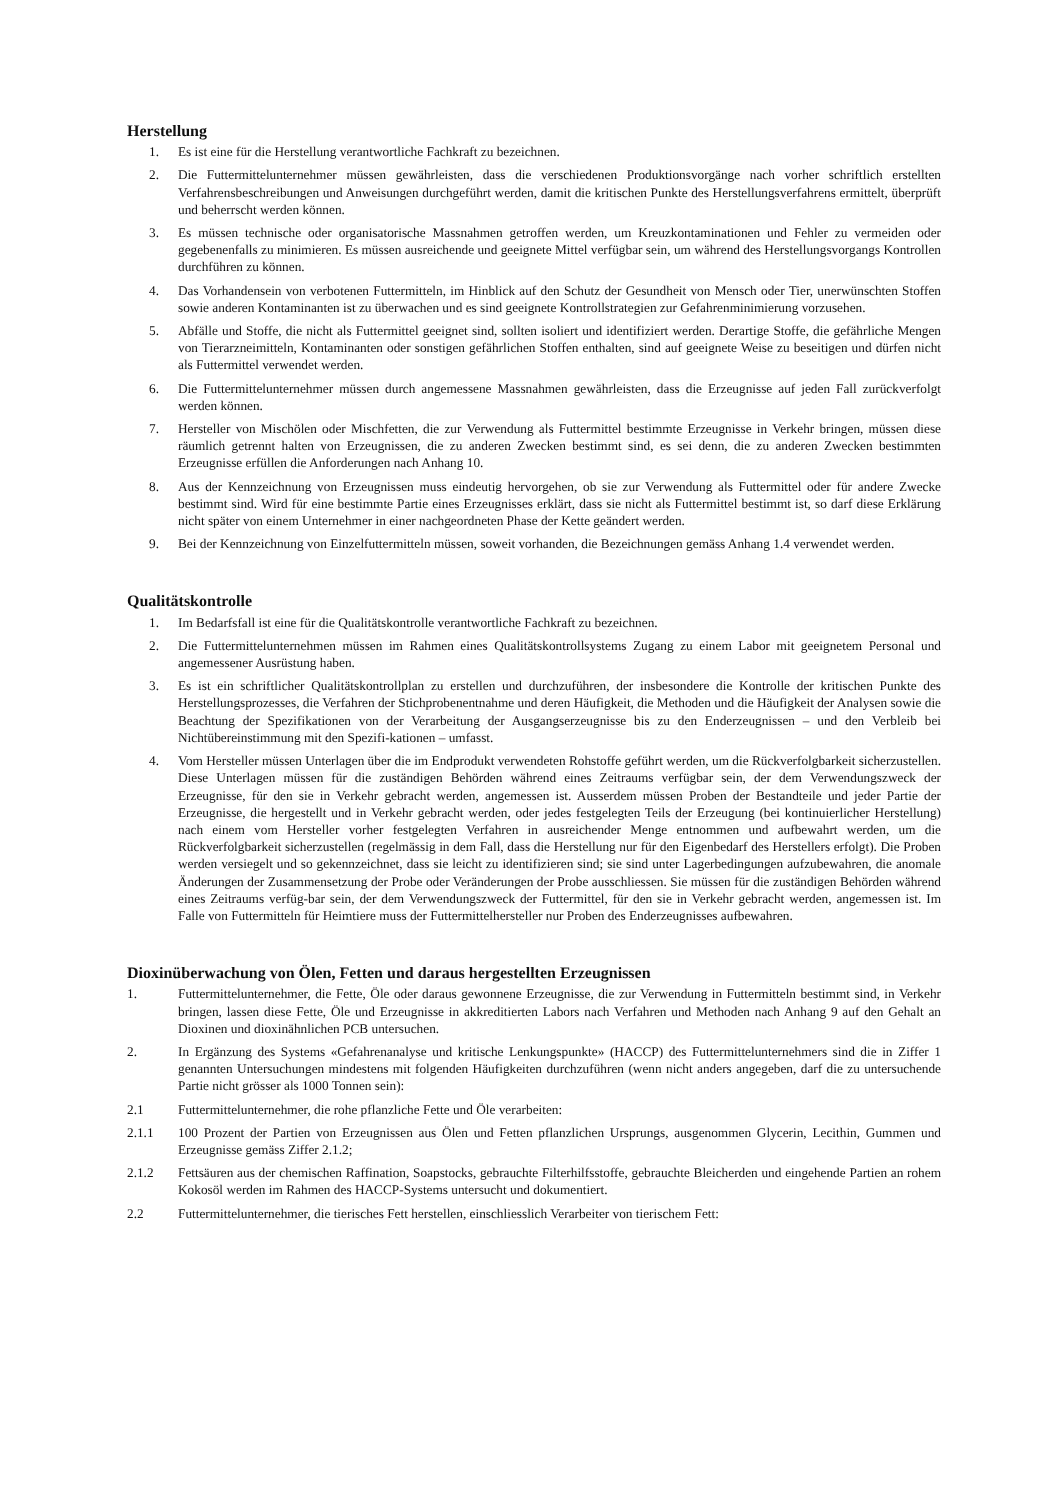Herstellung
1. Es ist eine für die Herstellung verantwortliche Fachkraft zu bezeichnen.
2. Die Futtermittelunternehmer müssen gewährleisten, dass die verschiedenen Produktionsvorgänge nach vorher schriftlich erstellten Verfahrensbeschreibungen und Anweisungen durchgeführt werden, damit die kritischen Punkte des Herstellungsverfahrens ermittelt, überprüft und beherrscht werden können.
3. Es müssen technische oder organisatorische Massnahmen getroffen werden, um Kreuzkontaminationen und Fehler zu vermeiden oder gegebenenfalls zu minimieren. Es müssen ausreichende und geeignete Mittel verfügbar sein, um während des Herstellungsvorgangs Kontrollen durchführen zu können.
4. Das Vorhandensein von verbotenen Futtermitteln, im Hinblick auf den Schutz der Gesundheit von Mensch oder Tier, unerwünschten Stoffen sowie anderen Kontaminanten ist zu überwachen und es sind geeignete Kontrollstrategien zur Gefahrenminimierung vorzusehen.
5. Abfälle und Stoffe, die nicht als Futtermittel geeignet sind, sollten isoliert und identifiziert werden. Derartige Stoffe, die gefährliche Mengen von Tierarzneimitteln, Kontaminanten oder sonstigen gefährlichen Stoffen enthalten, sind auf geeignete Weise zu beseitigen und dürfen nicht als Futtermittel verwendet werden.
6. Die Futtermittelunternehmer müssen durch angemessene Massnahmen gewährleisten, dass die Erzeugnisse auf jeden Fall zurückverfolgt werden können.
7. Hersteller von Mischölen oder Mischfetten, die zur Verwendung als Futtermittel bestimmte Erzeugnisse in Verkehr bringen, müssen diese räumlich getrennt halten von Erzeugnissen, die zu anderen Zwecken bestimmt sind, es sei denn, die zu anderen Zwecken bestimmten Erzeugnisse erfüllen die Anforderungen nach Anhang 10.
8. Aus der Kennzeichnung von Erzeugnissen muss eindeutig hervorgehen, ob sie zur Verwendung als Futtermittel oder für andere Zwecke bestimmt sind. Wird für eine bestimmte Partie eines Erzeugnisses erklärt, dass sie nicht als Futtermittel bestimmt ist, so darf diese Erklärung nicht später von einem Unternehmer in einer nachgeordneten Phase der Kette geändert werden.
9. Bei der Kennzeichnung von Einzelfuttermitteln müssen, soweit vorhanden, die Bezeichnungen gemäss Anhang 1.4 verwendet werden.
Qualitätskontrolle
1. Im Bedarfsfall ist eine für die Qualitätskontrolle verantwortliche Fachkraft zu bezeichnen.
2. Die Futtermittelunternehmen müssen im Rahmen eines Qualitätskontrollsystems Zugang zu einem Labor mit geeignetem Personal und angemessener Ausrüstung haben.
3. Es ist ein schriftlicher Qualitätskontrollplan zu erstellen und durchzuführen, der insbesondere die Kontrolle der kritischen Punkte des Herstellungsprozesses, die Verfahren der Stichprobenentnahme und deren Häufigkeit, die Methoden und die Häufigkeit der Analysen sowie die Beachtung der Spezifikationen von der Verarbeitung der Ausgangserzeugnisse bis zu den Enderzeugnissen – und den Verbleib bei Nichtübereinstimmung mit den Spezifi-kationen – umfasst.
4. Vom Hersteller müssen Unterlagen über die im Endprodukt verwendeten Rohstoffe geführt werden, um die Rückverfolgbarkeit sicherzustellen. Diese Unterlagen müssen für die zuständigen Behörden während eines Zeitraums verfügbar sein, der dem Verwendungszweck der Erzeugnisse, für den sie in Verkehr gebracht werden, angemessen ist. Ausserdem müssen Proben der Bestandteile und jeder Partie der Erzeugnisse, die hergestellt und in Verkehr gebracht werden, oder jedes festgelegten Teils der Erzeugung (bei kontinuierlicher Herstellung) nach einem vom Hersteller vorher festgelegten Verfahren in ausreichender Menge entnommen und aufbewahrt werden, um die Rückverfolgbarkeit sicherzustellen (regelmässig in dem Fall, dass die Herstellung nur für den Eigenbedarf des Herstellers erfolgt). Die Proben werden versiegelt und so gekennzeichnet, dass sie leicht zu identifizieren sind; sie sind unter Lagerbedingungen aufzubewahren, die anomale Änderungen der Zusammensetzung der Probe oder Veränderungen der Probe ausschliessen. Sie müssen für die zuständigen Behörden während eines Zeitraums verfüg-bar sein, der dem Verwendungszweck der Futtermittel, für den sie in Verkehr gebracht werden, angemessen ist. Im Falle von Futtermitteln für Heimtiere muss der Futtermittelhersteller nur Proben des Enderzeugnisses aufbewahren.
Dioxinüberwachung von Ölen, Fetten und daraus hergestellten Erzeugnissen
1. Futtermittelunternehmer, die Fette, Öle oder daraus gewonnene Erzeugnisse, die zur Verwendung in Futtermitteln bestimmt sind, in Verkehr bringen, lassen diese Fette, Öle und Erzeugnisse in akkreditierten Labors nach Verfahren und Methoden nach Anhang 9 auf den Gehalt an Dioxinen und dioxinähnlichen PCB untersuchen.
2. In Ergänzung des Systems «Gefahrenanalyse und kritische Lenkungspunkte» (HACCP) des Futtermittelunternehmers sind die in Ziffer 1 genannten Untersuchungen mindestens mit folgenden Häufigkeiten durchzuführen (wenn nicht anders angegeben, darf die zu untersuchende Partie nicht grösser als 1000 Tonnen sein):
2.1 Futtermittelunternehmer, die rohe pflanzliche Fette und Öle verarbeiten:
2.1.1 100 Prozent der Partien von Erzeugnissen aus Ölen und Fetten pflanzlichen Ursprungs, ausgenommen Glycerin, Lecithin, Gummen und Erzeugnisse gemäss Ziffer 2.1.2;
2.1.2 Fettsäuren aus der chemischen Raffination, Soapstocks, gebrauchte Filterhilfsstoffe, gebrauchte Bleicherden und eingehende Partien an rohem Kokosöl werden im Rahmen des HACCP-Systems untersucht und dokumentiert.
2.2 Futtermittelunternehmer, die tierisches Fett herstellen, einschliesslich Verarbeiter von tierischem Fett: